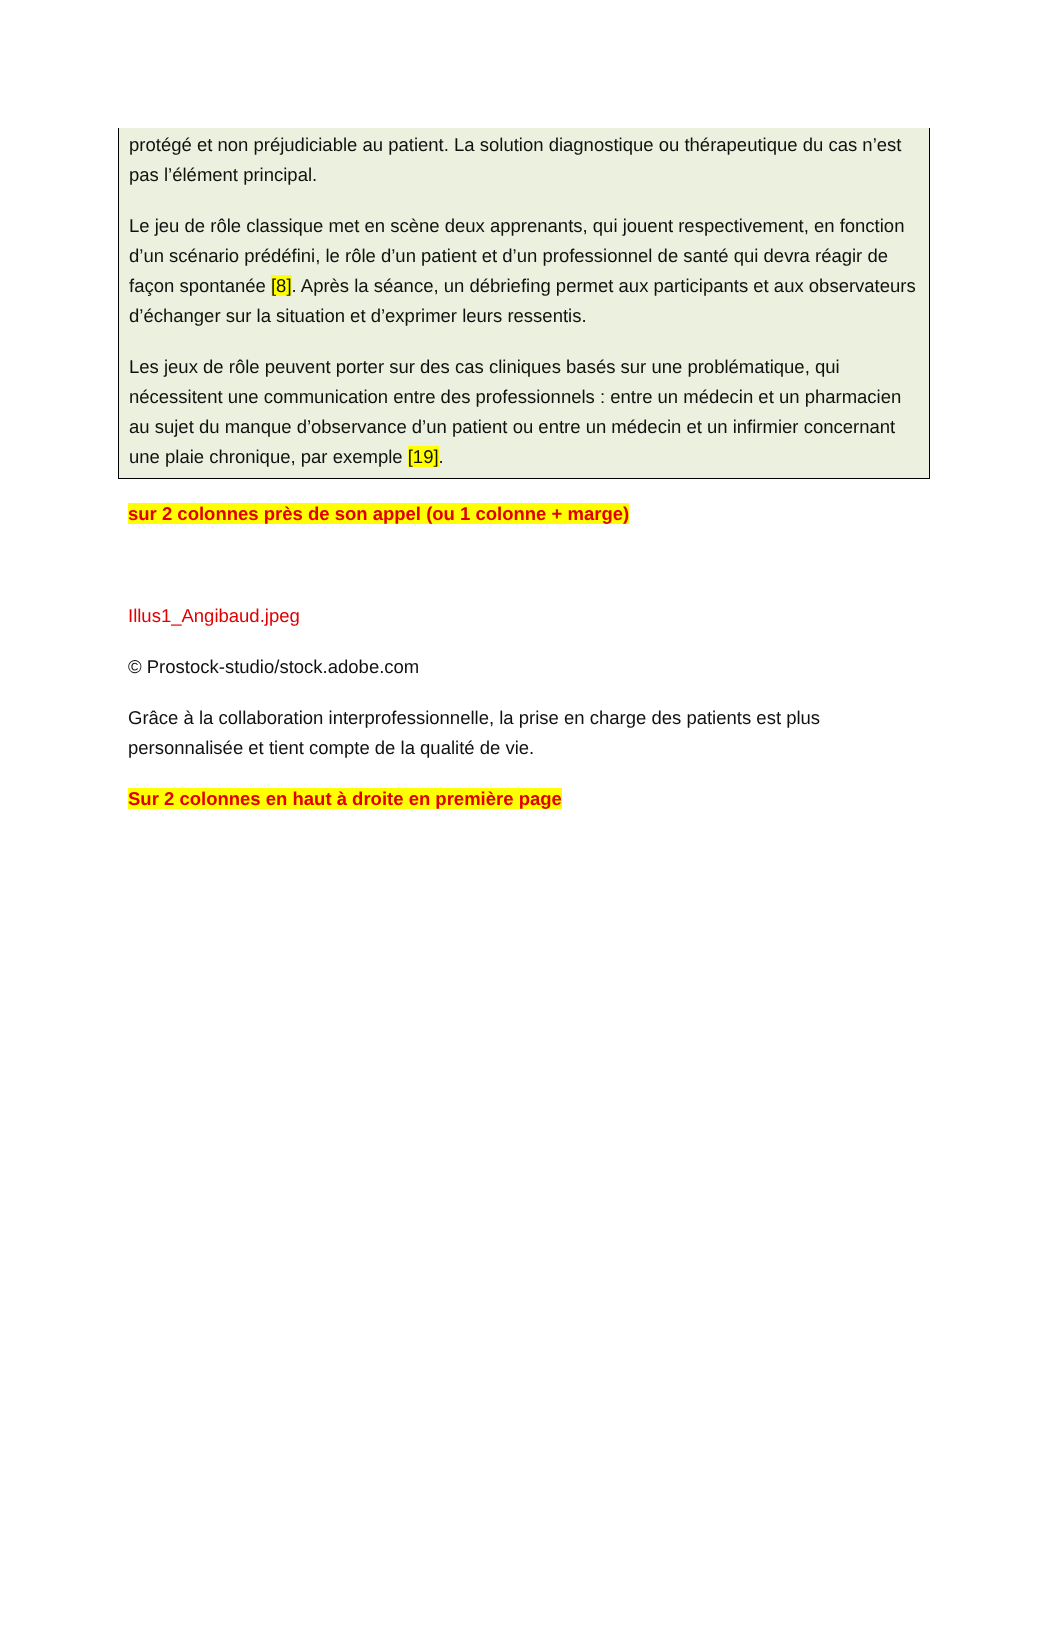protégé et non préjudiciable au patient. La solution diagnostique ou thérapeutique du cas n’est pas l’élément principal.
Le jeu de rôle classique met en scène deux apprenants, qui jouent respectivement, en fonction d’un scénario prédéfini, le rôle d’un patient et d’un professionnel de santé qui devra réagir de façon spontanée [8]. Après la séance, un débriefing permet aux participants et aux observateurs d’échanger sur la situation et d’exprimer leurs ressentis.
Les jeux de rôle peuvent porter sur des cas cliniques basés sur une problématique, qui nécessitent une communication entre des professionnels : entre un médecin et un pharmacien au sujet du manque d’observance d’un patient ou entre un médecin et un infirmier concernant une plaie chronique, par exemple [19].
sur 2 colonnes près de son appel (ou 1 colonne + marge)
Illus1_Angibaud.jpeg
© Prostock-studio/stock.adobe.com
Grâce à la collaboration interprofessionnelle, la prise en charge des patients est plus personnalisée et tient compte de la qualité de vie.
Sur 2 colonnes en haut à droite en première page